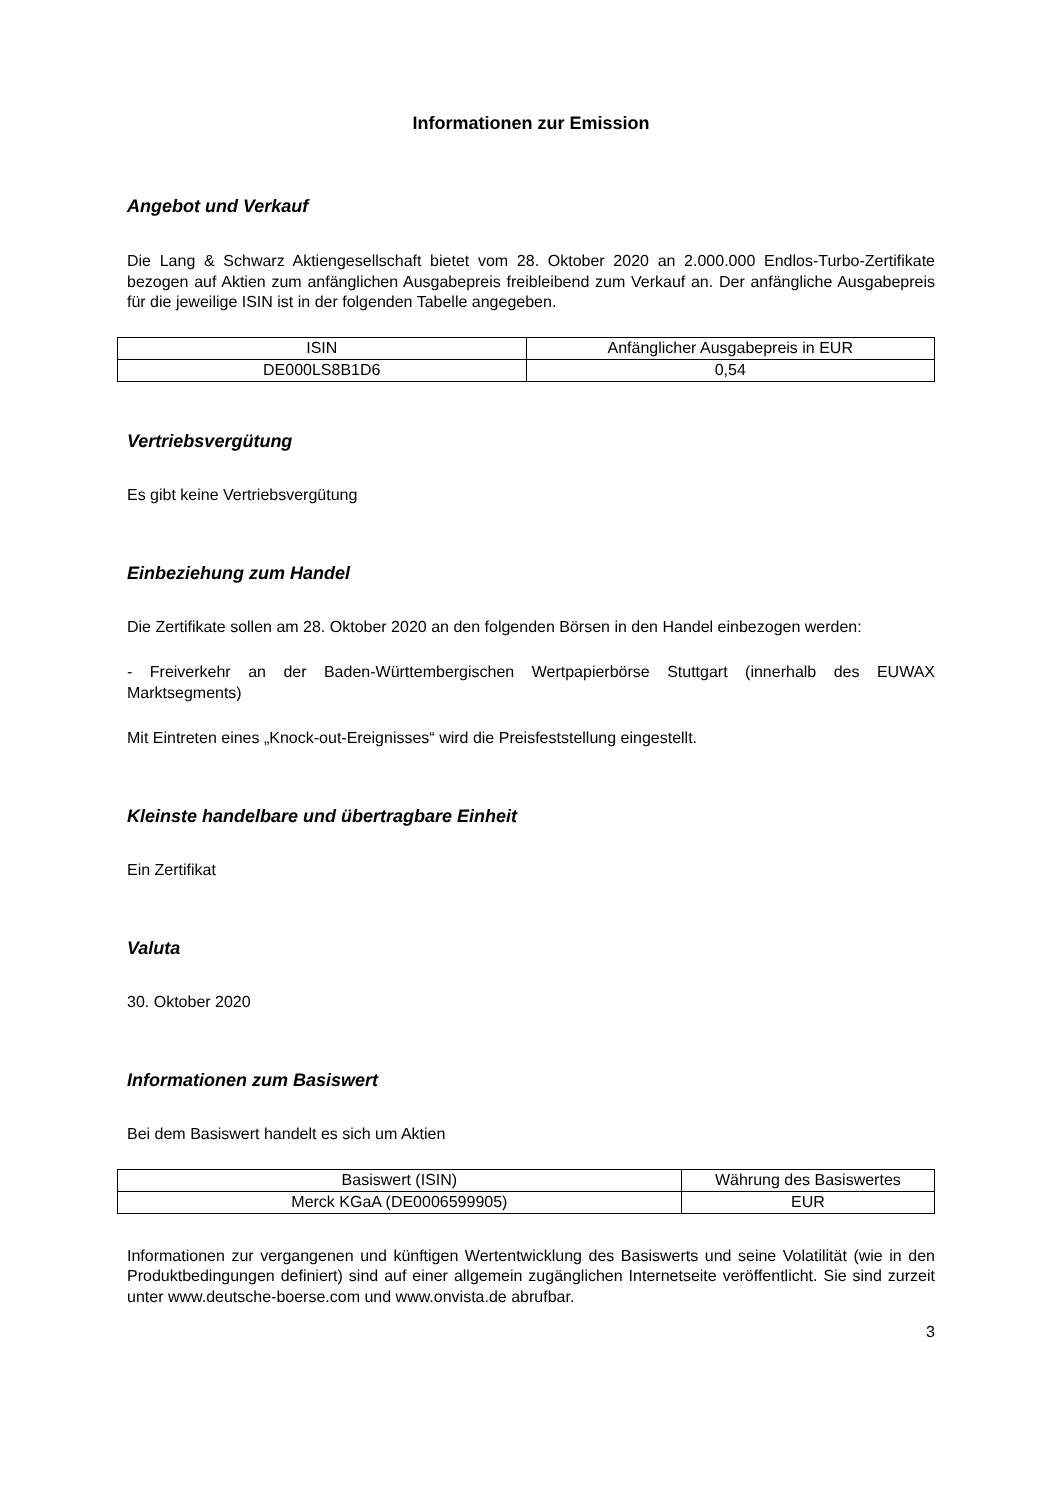Informationen zur Emission
Angebot und Verkauf
Die Lang & Schwarz Aktiengesellschaft bietet vom 28. Oktober 2020 an 2.000.000 Endlos-Turbo-Zertifikate bezogen auf Aktien zum anfänglichen Ausgabepreis freibleibend zum Verkauf an. Der anfängliche Ausgabepreis für die jeweilige ISIN ist in der folgenden Tabelle angegeben.
| ISIN | Anfänglicher Ausgabepreis in EUR |
| DE000LS8B1D6 | 0,54 |
Vertriebsvergütung
Es gibt keine Vertriebsvergütung
Einbeziehung zum Handel
Die Zertifikate sollen am 28. Oktober 2020 an den folgenden Börsen in den Handel einbezogen werden:
- Freiverkehr an der Baden-Württembergischen Wertpapierbörse Stuttgart (innerhalb des EUWAX Marktsegments)
Mit Eintreten eines „Knock-out-Ereignisses“ wird die Preisfeststellung eingestellt.
Kleinste handelbare und übertragbare Einheit
Ein Zertifikat
Valuta
30. Oktober 2020
Informationen zum Basiswert
Bei dem Basiswert handelt es sich um Aktien
| Basiswert (ISIN) | Währung des Basiswertes |
| Merck KGaA (DE0006599905) | EUR |
Informationen zur vergangenen und künftigen Wertentwicklung des Basiswerts und seine Volatilität (wie in den Produktbedingungen definiert) sind auf einer allgemein zugänglichen Internetseite veröffentlicht. Sie sind zurzeit unter www.deutsche-boerse.com und www.onvista.de abrufbar.
3